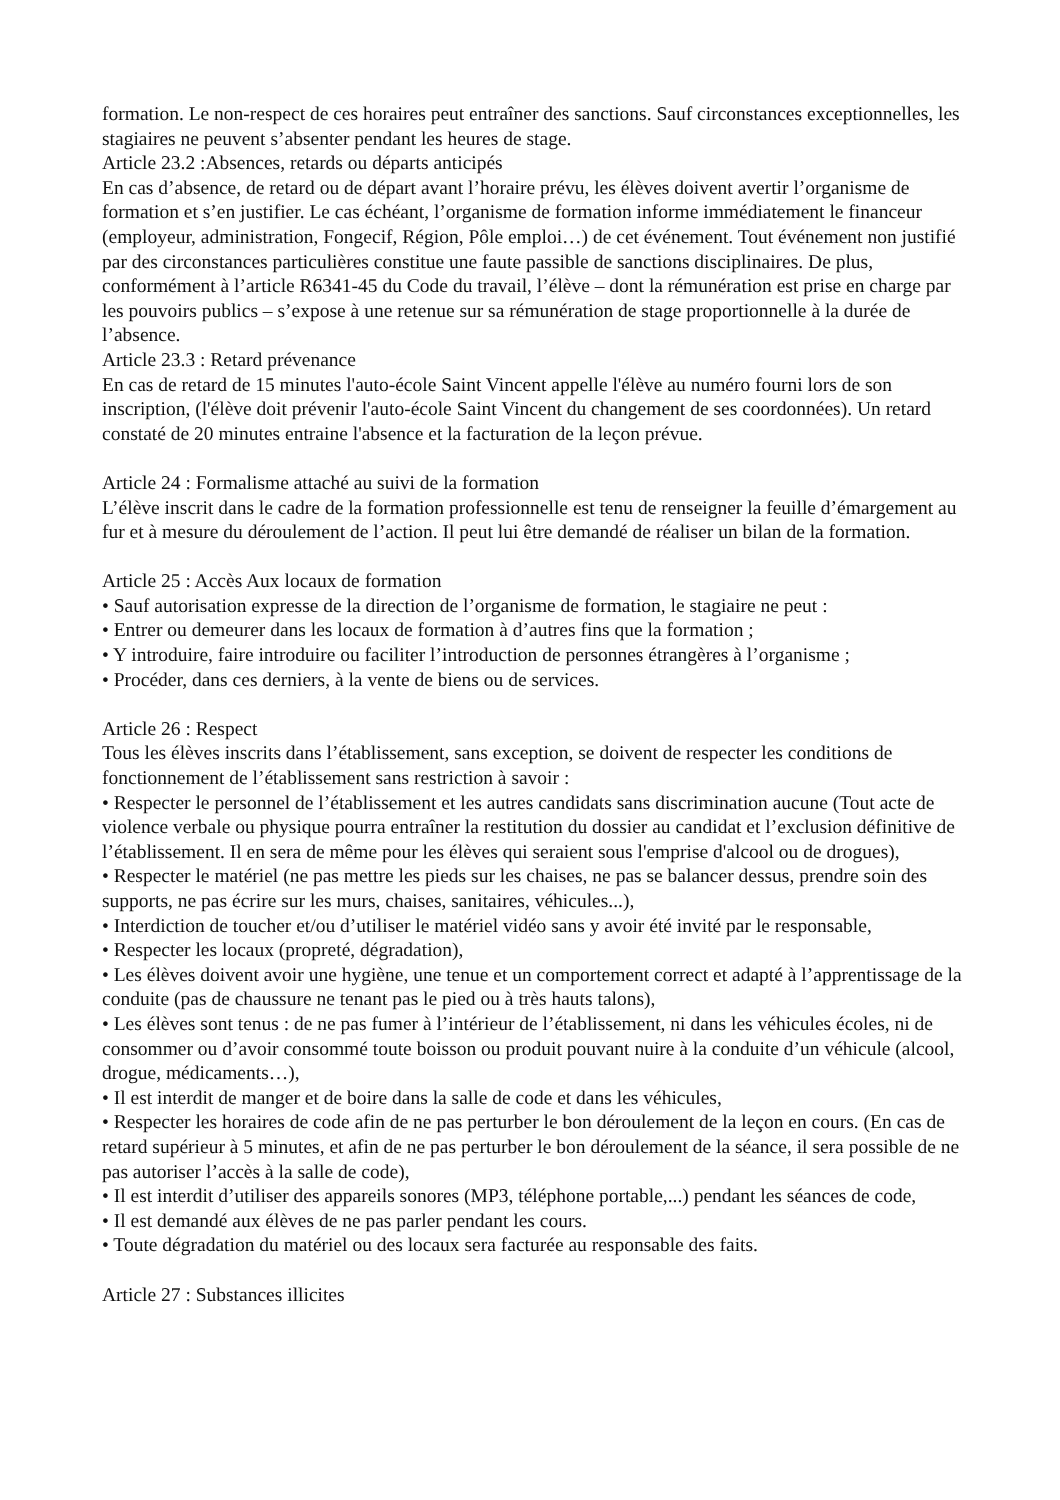formation. Le non-respect de ces horaires peut entraîner des sanctions. Sauf circonstances exceptionnelles, les stagiaires ne peuvent s’absenter pendant les heures de stage.
Article 23.2 :Absences, retards ou départs anticipés
En cas d’absence, de retard ou de départ avant l’horaire prévu, les élèves doivent avertir l’organisme de formation et s’en justifier. Le cas échéant, l’organisme de formation informe immédiatement le financeur (employeur, administration, Fongecif, Région, Pôle emploi…) de cet événement. Tout événement non justifié par des circonstances particulières constitue une faute passible de sanctions disciplinaires. De plus, conformément à l’article R6341-45 du Code du travail, l’élève – dont la rémunération est prise en charge par les pouvoirs publics – s’expose à une retenue sur sa rémunération de stage proportionnelle à la durée de l’absence.
Article 23.3 : Retard prévenance
En cas de retard de 15 minutes l'auto-école Saint Vincent appelle l'élève au numéro fourni lors de son inscription, (l'élève doit prévenir l'auto-école Saint Vincent du changement de ses coordonnées). Un retard constaté de 20 minutes entraine l'absence et la facturation de la leçon prévue.
Article 24 : Formalisme attaché au suivi de la formation
L’élève inscrit dans le cadre de la formation professionnelle est tenu de renseigner la feuille d’émargement au fur et à mesure du déroulement de l’action. Il peut lui être demandé de réaliser un bilan de la formation.
Article 25 : Accès Aux locaux de formation
• Sauf autorisation expresse de la direction de l’organisme de formation, le stagiaire ne peut :
• Entrer ou demeurer dans les locaux de formation à d’autres fins que la formation ;
• Y introduire, faire introduire ou faciliter l’introduction de personnes étrangères à l’organisme ;
• Procéder, dans ces derniers, à la vente de biens ou de services.
Article 26 : Respect
Tous les élèves inscrits dans l’établissement, sans exception, se doivent de respecter les conditions de fonctionnement de l’établissement sans restriction à savoir :
• Respecter le personnel de l’établissement et les autres candidats sans discrimination aucune (Tout acte de violence verbale ou physique pourra entraîner la restitution du dossier au candidat et l’exclusion définitive de l’établissement. Il en sera de même pour les élèves qui seraient sous l'emprise d'alcool ou de drogues),
• Respecter le matériel (ne pas mettre les pieds sur les chaises, ne pas se balancer dessus, prendre soin des supports, ne pas écrire sur les murs, chaises, sanitaires, véhicules...),
• Interdiction de toucher et/ou d’utiliser le matériel vidéo sans y avoir été invité par le responsable,
• Respecter les locaux (propreté, dégradation),
• Les élèves doivent avoir une hygiène, une tenue et un comportement correct et adapté à l’apprentissage de la conduite (pas de chaussure ne tenant pas le pied ou à très hauts talons),
• Les élèves sont tenus : de ne pas fumer à l’intérieur de l’établissement, ni dans les véhicules écoles, ni de consommer ou d’avoir consommé toute boisson ou produit pouvant nuire à la conduite d’un véhicule (alcool, drogue, médicaments…),
• Il est interdit de manger et de boire dans la salle de code et dans les véhicules,
• Respecter les horaires de code afin de ne pas perturber le bon déroulement de la leçon en cours. (En cas de retard supérieur à 5 minutes, et afin de ne pas perturber le bon déroulement de la séance, il sera possible de ne pas autoriser l’accès à la salle de code),
• Il est interdit d’utiliser des appareils sonores (MP3, téléphone portable,...) pendant les séances de code,
• Il est demandé aux élèves de ne pas parler pendant les cours.
• Toute dégradation du matériel ou des locaux sera facturée au responsable des faits.
Article 27 : Substances illicites